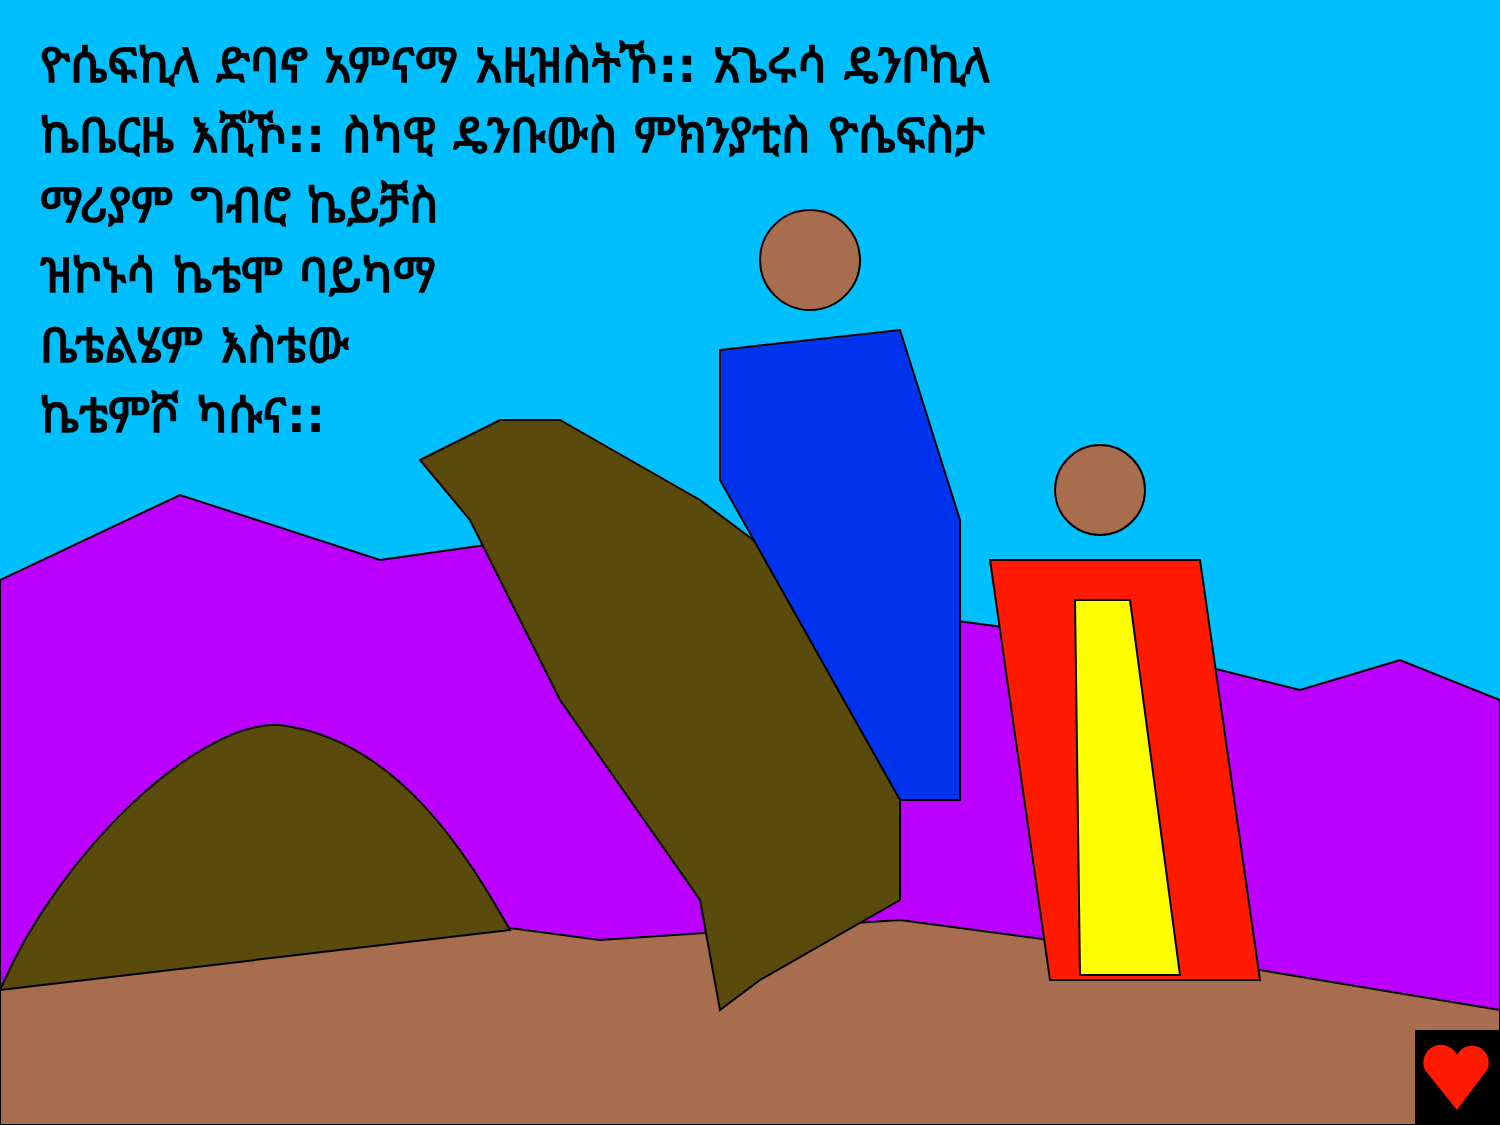ዮሴፍኪላ ድባኖ አምናማ አዚዝስትኾ:: አጌሩሳ ዴንቦኪላ
ኬቤርዜ እሺኾ:: ስካዊ ዴንቡውስ ምክንያቲስ ዮሴፍስታ
ማሪያም ግብሮ ኬይቻስ
ዝኮኑሳ ኬቴሞ ባይካማ
ቤቴልሄም እስቴው
ኬቴምሾ ካሱና::